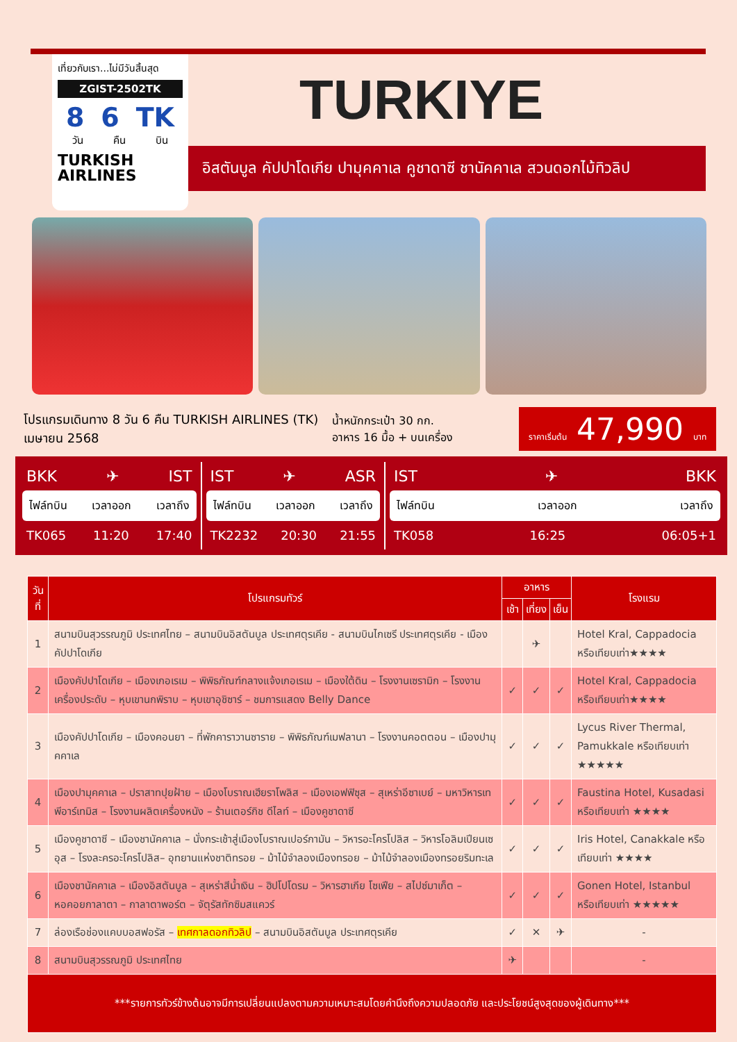เที่ยวกับเรา...ไม่มีวันสิ้นสุด
ZGIST-2502TK
8 6 TK
วัน คืน บิน
TURKISH
AIRLINES
TURKIYE
อิสตันบูล คัปปาโดเกีย ปามุคคาเล คูชาดาซี ชานัคคาเล สวนดอกไม้ทิวลิป
โปรแกรมเดินทาง 8 วัน 6 คืน TURKISH AIRLINES (TK)
เมษายน 2568
น้ำหนักกระเป๋า 30 กก.
อาหาร 16 มื้อ + บนเครื่อง
ราคาเริ่มต้น 47,990 บาท
BKK ✈ IST
ไฟล์ทบิน เวลาออก เวลาถึง
TK065 11:20 17:40
IST ✈ ASR
ไฟล์ทบิน เวลาออก เวลาถึง
TK2232 20:30 21:55
IST ✈ BKK
ไฟล์ทบิน เวลาออก เวลาถึง
TK058 16:25 06:05+1
| วันที่ | โปรแกรมทัวร์ | อาหาร | | | โรงแรม |
| --- | --- | --- | --- | --- | --- |
| | | เช้า | เที่ยง | เย็น | |
| 1 | สนามบินสุวรรณภูมิ ประเทศไทย – สนามบินอิสตันบูล ประเทศตุรเคีย - สนามบินไกเซรี ประเทศตุรเคีย - เมืองคัปปาโดเกีย | | ✈ | | Hotel Kral, Cappadocia หรือเทียบเท่า★★★★ |
| 2 | เมืองคัปปาโดเกีย – เมืองเกอเรเม – พิพิธภัณฑ์กลางแจ้งเกอเรเม – เมืองใต้ดิน – โรงงานเซรามิก – โรงงานเครื่องประดับ – หุบเขานกพิราบ – หุบเขาอุชิซาร์ – ชมการแสดง Belly Dance | ✓ | ✓ | ✓ | Hotel Kral, Cappadocia หรือเทียบเท่า★★★★ |
| 3 | เมืองคัปปาโดเกีย – เมืองคอนยา – ที่พักคาราวานซาราย – พิพิธภัณฑ์เมฟลานา – โรงงานคอตตอน – เมืองปามุคคาเล | ✓ | ✓ | ✓ | Lycus River Thermal, Pamukkale หรือเทียบเท่า ★★★★★ |
| 4 | เมืองปามุคคาเล – ปราสาทปุยฝ้าย – เมืองโบราณเฮียราโพลิส – เมืองเอฟฟิซุส – สุเหร่าอีซาเบย์ – มหาวิหารเทพีอาร์เทมิส – โรงงานผลิตเครื่องหนัง – ร้านเตอร์กิช ดีไลท์ – เมืองคูชาดาซี | ✓ | ✓ | ✓ | Faustina Hotel, Kusadasi หรือเทียบเท่า ★★★★ |
| 5 | เมืองคูชาดาซี – เมืองชานัคคาเล – นั่งกระเช้าสู่เมืองโบราณเปอร์กามัน – วิหารอะโครโปลิส – วิหารโอลิมเปียนเซอุส – โรงละครอะโครโปลิส– อุทยานแห่งชาติทรอย – ม้าไม้จำลองเมืองทรอย – ม้าไม้จำลองเมืองทรอยริมทะเล | ✓ | ✓ | ✓ | Iris Hotel, Canakkale หรือเทียบเท่า ★★★★ |
| 6 | เมืองชานัคคาเล – เมืองอิสตันบูล – สุเหร่าสีน้ำเงิน – ฮิปโปโดรม – วิหารฮาเกีย โซเฟีย – สไปซ์มาเก็ต – หอคอยกาลาตา – กาลาตาพอร์ต – จัตุรัสทักซิมสแควร์ | ✓ | ✓ | ✓ | Gonen Hotel, Istanbul หรือเทียบเท่า ★★★★★ |
| 7 | ล่องเรือช่องแคบบอสฟอรัส – เทศกาลดอกทิวลิป – สนามบินอิสตันบูล ประเทศตุรเคีย | ✓ | ✕ | ✈ | - |
| 8 | สนามบินสุวรรณภูมิ ประเทศไทย | ✈ | | | - |
| ***รายการทัวร์ข้างต้นอาจมีการเปลี่ยนแปลงตามความเหมาะสมโดยคำนึงถึงความปลอดภัย และประโยชน์สูงสุดของผู้เดินทาง*** | | | | | |